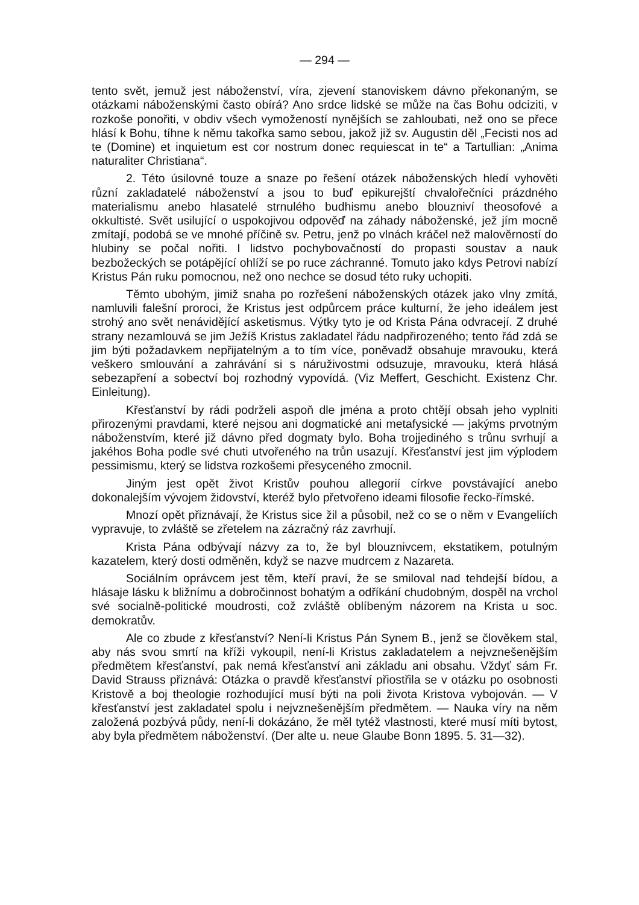— 294 —
tento svět, jemuž jest náboženství, víra, zjevení stanoviskem dávno překonaným, se otázkami náboženskými často obírá? Ano srdce lidské se může na čas Bohu odciziti, v rozkoše ponořiti, v obdiv všech vymožeností nynějších se zahloubati, než ono se přece hlásí k Bohu, tíhne k němu takořka samo sebou, jakož již sv. Augustin děl „Fecisti nos ad te (Domine) et inquietum est cor nostrum donec requiescat in te“ a Tartullian: „Anima naturaliter Christiana“.
2. Této úsilovné touze a snaze po řešení otázek náboženských hledí vyhověti různí zakladatelé náboženství a jsou to buď epikurejští chvalořečníci prázdného materialismu anebo hlasatelé strnulého budhismu anebo blouzniví theosofové a okkultisté. Svět usilující o uspokojivou odpověď na záhady náboženské, jež jím mocně zmítají, podobá se ve mnohé příčině sv. Petru, jenž po vlnách kráčel než malověrností do hlubiny se počal nořiti. I lidstvo pochybovačností do propasti soustav a nauk bezbožeckých se potápějící ohlíží se po ruce záchranné. Tomuto jako kdys Petrovi nabízí Kristus Pán ruku pomocnou, než ono nechce se dosud této ruky uchopiti.
Těmto ubohým, jimiž snaha po rozřešení náboženských otázek jako vlny zmítá, namluvili falešní proroci, že Kristus jest odpůrcem práce kulturní, že jeho ideálem jest strohý ano svět nenávidějící asketismus. Výtky tyto je od Krista Pána odvracejí. Z druhé strany nezamlouvá se jim Ježíš Kristus zakladatel řádu nadpřirozeného; tento řád zdá se jim býti požadavkem nepřijatelným a to tím více, poněvadž obsahuje mravouku, která veškero smlouvání a zahrávání si s náruživostmi odsuzuje, mravouku, která hlásá sebezapření a sobectví boj rozhodný vypovídá. (Viz Meffert, Geschicht. Existenz Chr. Einleitung).
Křesťanství by rádi podrželi aspoň dle jména a proto chtějí obsah jeho vyplniti přirozenými pravdami, které nejsou ani dogmatické ani metafysické — jakýms prvotným náboženstvím, které již dávno před dogmaty bylo. Boha trojjediného s trůnu svrhují a jakéhos Boha podle své chuti utvořeného na trůn usazují. Křesťanství jest jim výplodem pessimismu, který se lidstva rozkošemi přesyceného zmocnil.
Jiným jest opět život Kristův pouhou allegorií církve povstávající anebo dokonalejším vývojem židovství, kteréž bylo přetvořeno ideami filosofie řecko-římské.
Mnozí opět přiznávají, že Kristus sice žil a působil, než co se o něm v Evangeliích vypravuje, to zvláště se zřetelem na zázračný ráz zavrhují.
Krista Pána odbývají názvy za to, že byl blouznivcem, ekstatikem, potulným kazatelem, který dosti odměněn, když se nazve mudrcem z Nazareta.
Sociálním oprávcem jest těm, kteří praví, že se smiloval nad tehdejší bídou, a hlásaje lásku k bližnímu a dobročinnost bohatým a odříkání chudobným, dospěl na vrchol své socialně-politické moudrosti, což zvláště oblíbeným názorem na Krista u soc. demokratův.
Ale co zbude z křesťanství? Není-li Kristus Pán Synem B., jenž se člověkem stal, aby nás svou smrtí na kříži vykoupil, není-li Kristus zakladatelem a nejvznešenějším předmětem křesťanství, pak nemá křesťanství ani základu ani obsahu. Vždyť sám Fr. David Strauss přiznává: Otázka o pravdě křesťanství přiostřila se v otázku po osobnosti Kristově a boj theologie rozhodující musí býti na poli života Kristova vybojován. — V křesťanství jest zakladatel spolu i nejvznešenějším předmětem. — Nauka víry na něm založená pozbývá půdy, není-li dokázáno, že měl tytéž vlastnosti, které musí míti bytost, aby byla předmětem náboženství. (Der alte u. neue Glaube Bonn 1895. 5. 31—32).